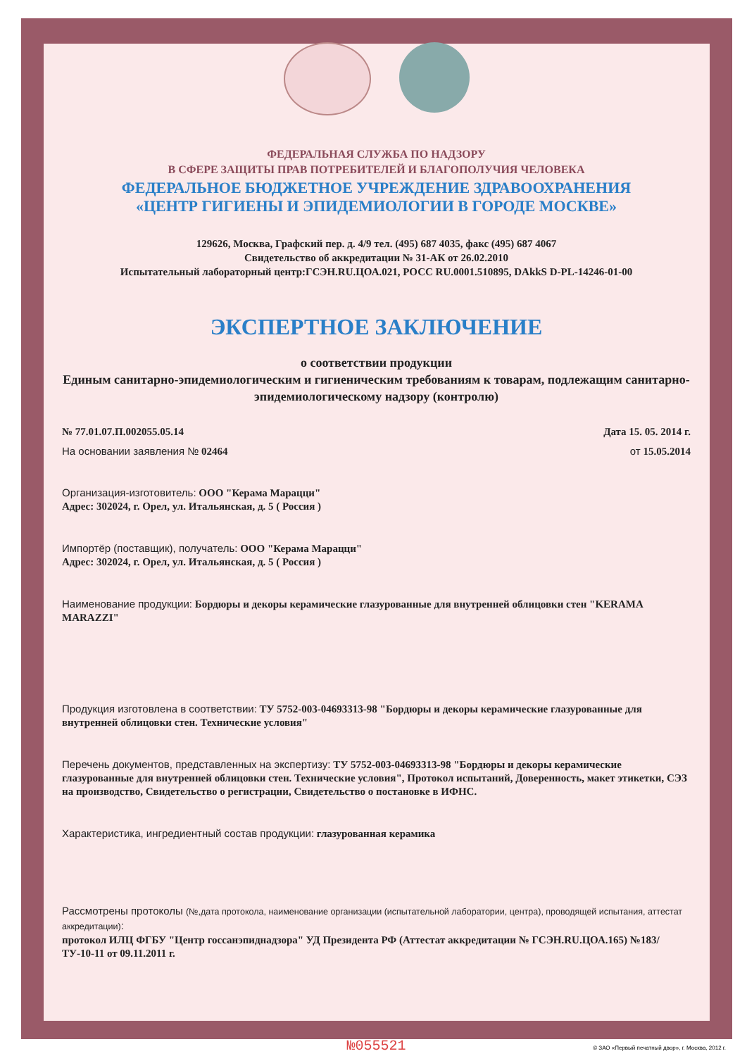ФЕДЕРАЛЬНАЯ СЛУЖБА ПО НАДЗОРУ
В СФЕРЕ ЗАЩИТЫ ПРАВ ПОТРЕБИТЕЛЕЙ И БЛАГОПОЛУЧИЯ ЧЕЛОВЕКА
ФЕДЕРАЛЬНОЕ БЮДЖЕТНОЕ УЧРЕЖДЕНИЕ ЗДРАВООХРАНЕНИЯ
«ЦЕНТР ГИГИЕНЫ И ЭПИДЕМИОЛОГИИ В ГОРОДЕ МОСКВЕ»
129626, Москва, Графский пер. д. 4/9 тел. (495) 687 4035, факс (495) 687 4067
Свидетельство об аккредитации № 31-АК от 26.02.2010
Испытательный лабораторный центр:ГСЭН.RU.ЦОА.021, РОСС RU.0001.510895, DAkkS D-PL-14246-01-00
ЭКСПЕРТНОЕ ЗАКЛЮЧЕНИЕ
о соответствии продукции
Единым санитарно-эпидемиологическим и гигиеническим требованиям к товарам, подлежащим санитарно-эпидемиологическому надзору (контролю)
№ 77.01.07.П.002055.05.14 Дата 15. 05. 2014 г.
На основании заявления № 02464 от 15.05.2014
Организация-изготовитель: ООО "Керама Марацци"
Адрес: 302024, г. Орел, ул. Итальянская, д. 5 ( Россия )
Импортёр (поставщик), получатель: ООО "Керама Марацци"
Адрес: 302024, г. Орел, ул. Итальянская, д. 5 ( Россия )
Наименование продукции: Бордюры и декоры керамические глазурованные для внутренней облицовки стен "KERAMA MARAZZI"
Продукция изготовлена в соответствии: ТУ 5752-003-04693313-98 "Бордюры и декоры керамические глазурованные для внутренней облицовки стен. Технические условия"
Перечень документов, представленных на экспертизу: ТУ 5752-003-04693313-98 "Бордюры и декоры керамические глазурованные для внутренней облицовки стен. Технические условия", Протокол испытаний, Доверенность, макет этикетки, СЭЗ на производство, Свидетельство о регистрации, Свидетельство о постановке в ИФНС.
Характеристика, ингредиентный состав продукции: глазурованная керамика
Рассмотрены протоколы (№,дата протокола, наименование организации (испытательной лаборатории, центра), проводящей испытания, аттестат аккредитации):
протокол ИЛЦ ФГБУ "Центр госсанэпиднадзора" УД Президента РФ (Аттестат аккредитации № ГСЭН.RU.ЦОА.165) №183/ТУ-10-11 от 09.11.2011 г.
№055521
© ЗАО «Первый печатный двор», г. Москва, 2012 г.